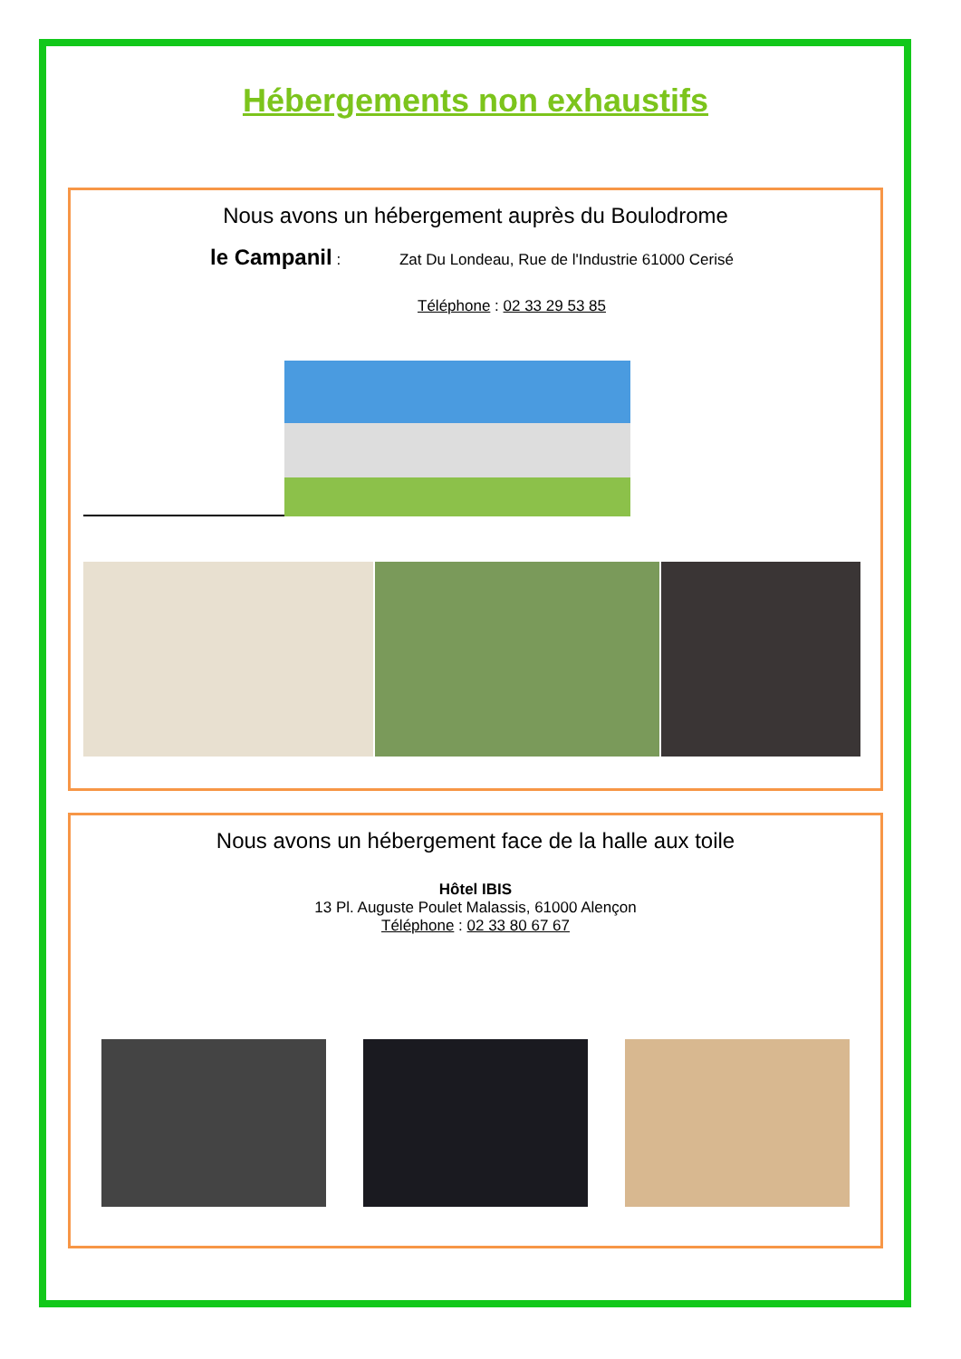Hébergements non exhaustifs
Nous avons un hébergement auprès du Boulodrome
le Campanil : Zat Du Londeau, Rue de l'Industrie 61000 Cerisé
Téléphone : 02 33 29 53 85
Nous avons un hébergement face de la halle aux toile
Hôtel IBIS
13 Pl. Auguste Poulet Malassis, 61000 Alençon
Téléphone : 02 33 80 67 67